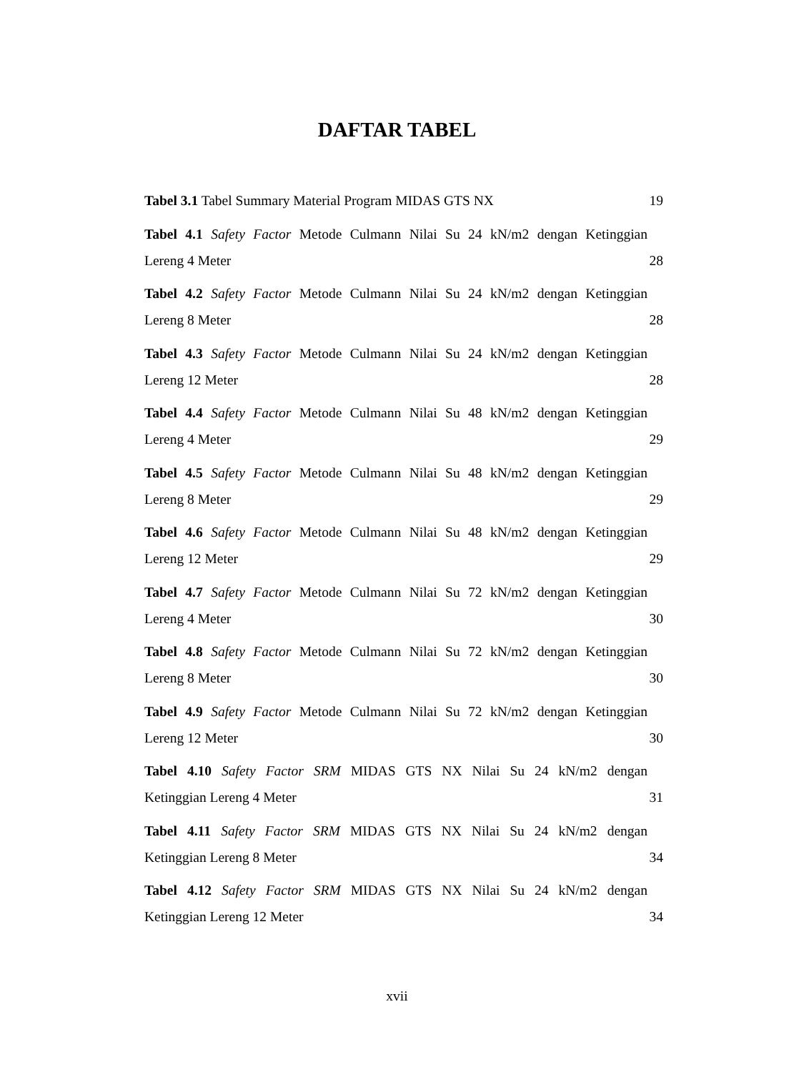DAFTAR TABEL
Tabel 3.1 Tabel Summary Material Program MIDAS GTS NX 19
Tabel 4.1 Safety Factor Metode Culmann Nilai Su 24 kN/m2 dengan Ketinggian
Lereng 4 Meter 28
Tabel 4.2 Safety Factor Metode Culmann Nilai Su 24 kN/m2 dengan Ketinggian
Lereng 8 Meter 28
Tabel 4.3 Safety Factor Metode Culmann Nilai Su 24 kN/m2 dengan Ketinggian
Lereng 12 Meter 28
Tabel 4.4 Safety Factor Metode Culmann Nilai Su 48 kN/m2 dengan Ketinggian
Lereng 4 Meter 29
Tabel 4.5 Safety Factor Metode Culmann Nilai Su 48 kN/m2 dengan Ketinggian
Lereng 8 Meter 29
Tabel 4.6 Safety Factor Metode Culmann Nilai Su 48 kN/m2 dengan Ketinggian
Lereng 12 Meter 29
Tabel 4.7 Safety Factor Metode Culmann Nilai Su 72 kN/m2 dengan Ketinggian
Lereng 4 Meter 30
Tabel 4.8 Safety Factor Metode Culmann Nilai Su 72 kN/m2 dengan Ketinggian
Lereng 8 Meter 30
Tabel 4.9 Safety Factor Metode Culmann Nilai Su 72 kN/m2 dengan Ketinggian
Lereng 12 Meter 30
Tabel 4.10 Safety Factor SRM MIDAS GTS NX Nilai Su 24 kN/m2 dengan
Ketinggian Lereng 4 Meter 31
Tabel 4.11 Safety Factor SRM MIDAS GTS NX Nilai Su 24 kN/m2 dengan
Ketinggian Lereng 8 Meter 34
Tabel 4.12 Safety Factor SRM MIDAS GTS NX Nilai Su 24 kN/m2 dengan
Ketinggian Lereng 12 Meter 34
xvii